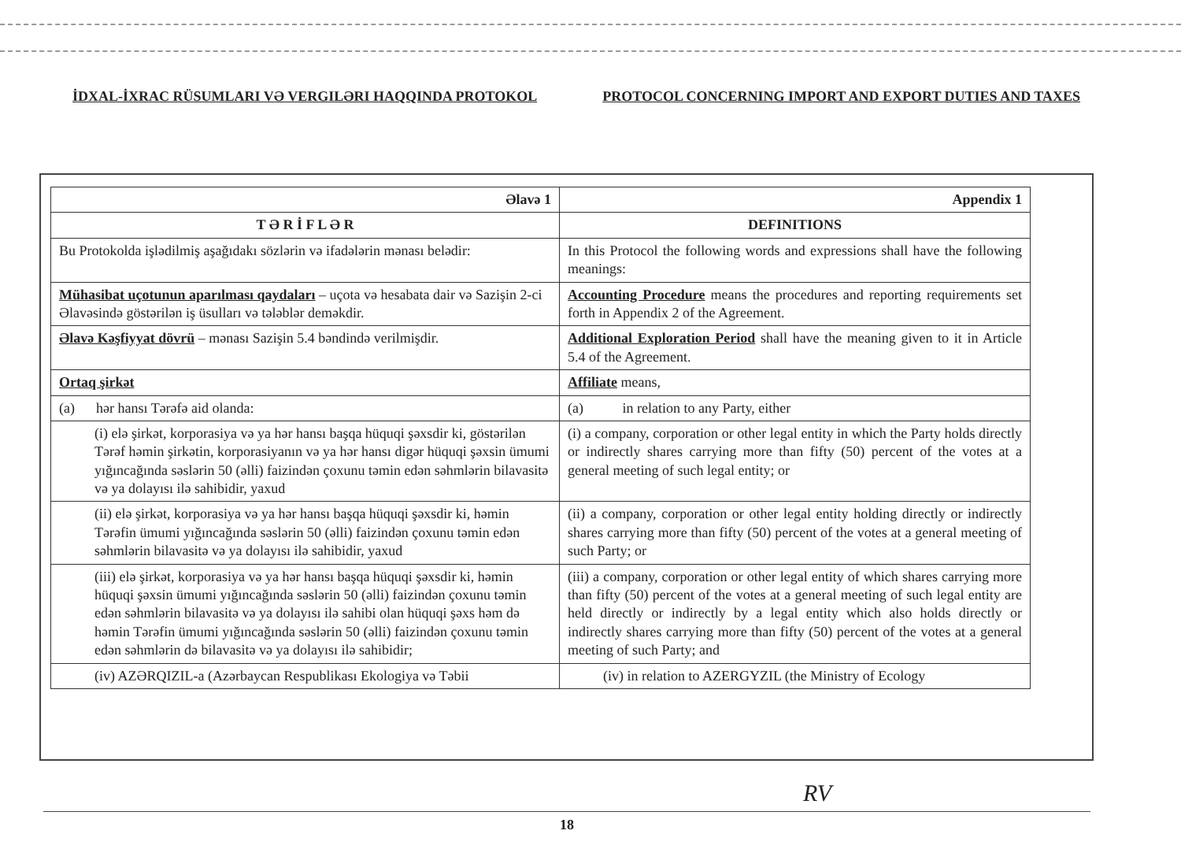İDXAL-İXRAC RÜSUMLARI VƏ VERGILƏRI HAQQINDA PROTOKOL PROTOCOL CONCERNING IMPORT AND EXPORT DUTIES AND TAXES
| Əlavə 1 | Appendix 1 |
| --- | --- |
| T Ə R İ F L Ə R | DEFINITIONS |
| Bu Protokolda işlədilmiş aşağıdakı sözlərin və ifadələrin mənası belədir: | In this Protocol the following words and expressions shall have the following meanings: |
| Mühasibat uçotunun aparılması qaydaları – uçota və hesabata dair və Sazişin 2-ci Əlavəsində göstərilən iş üsulları və tələblər deməkdir. | Accounting Procedure means the procedures and reporting requirements set forth in Appendix 2 of the Agreement. |
| Əlavə Kəşfiyyat dövrü – mənası Sazişin 5.4 bəndində verilmişdir. | Additional Exploration Period shall have the meaning given to it in Article 5.4 of the Agreement. |
| Ortaq şirkət | Affiliate means, |
| (a) hər hansı Tərəfə aid olanda: | (a) in relation to any Party, either |
| (i) elə şirkət, korporasiya və ya hər hansı başqa hüquqi şəxsdir ki, göstərilən Tərəf həmin şirkətin, korporasiyanın və ya hər hansı digər hüquqi şəxsin ümumi yığıncağında səslərin 50 (əlli) faizindən çoxunu təmin edən səhmlərin bilavasitə və ya dolayısı ilə sahibidir, yaxud | (i) a company, corporation or other legal entity in which the Party holds directly or indirectly shares carrying more than fifty (50) percent of the votes at a general meeting of such legal entity; or |
| (ii) elə şirkət, korporasiya və ya hər hansı başqa hüquqi şəxsdir ki, həmin Tərəfin ümumi yığıncağında səslərin 50 (əlli) faizindən çoxunu təmin edən səhmlərin bilavasitə və ya dolayısı ilə sahibidir, yaxud | (ii) a company, corporation or other legal entity holding directly or indirectly shares carrying more than fifty (50) percent of the votes at a general meeting of such Party; or |
| (iii) elə şirkət, korporasiya və ya hər hansı başqa hüquqi şəxsdir ki, həmin hüquqi şəxsin ümumi yığıncağında səslərin 50 (əlli) faizindən çoxunu təmin edən səhmlərin bilavasitə və ya dolayısı ilə sahibi olan hüquqi şəxs həm də həmin Tərəfin ümumi yığıncağında səslərin 50 (əlli) faizindən çoxunu təmin edən səhmlərin də bilavasitə və ya dolayısı ilə sahibidir; | (iii) a company, corporation or other legal entity of which shares carrying more than fifty (50) percent of the votes at a general meeting of such legal entity are held directly or indirectly by a legal entity which also holds directly or indirectly shares carrying more than fifty (50) percent of the votes at a general meeting of such Party; and |
| (iv) AZƏRQIZIL-a (Azərbaycan Respublikası Ekologiya və Təbii | (iv) in relation to AZERGYZIL (the Ministry of Ecology |
RV
18